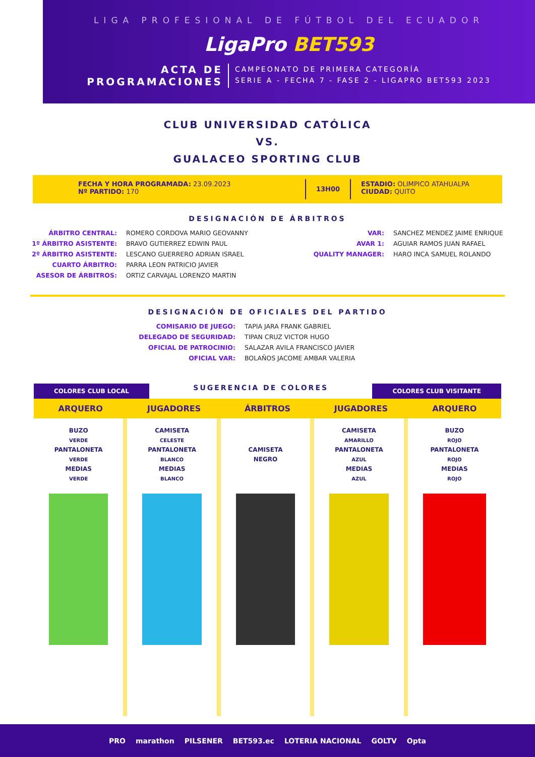LIGA PROFESIONAL DE FÚTBOL DEL ECUADOR
LigaPro BET593
ACTA DE
PROGRAMACIONES
CAMPEONATO DE PRIMERA CATEGORÍA
SERIE A - FECHA 7 - FASE 2 - LIGAPRO BET593 2023
CLUB UNIVERSIDAD CATÓLICA
VS.
GUALACEO SPORTING CLUB
FECHA Y HORA PROGRAMADA: 23.09.2023
Nº PARTIDO: 170
13H00
ESTADIO: OLIMPICO ATAHUALPA
CIUDAD: QUITO
DESIGNACIÓN DE ÁRBITROS
ÁRBITRO CENTRAL:
ROMERO CORDOVA MARIO GEOVANNY
VAR:
SANCHEZ MENDEZ JAIME ENRIQUE
1º ÁRBITRO ASISTENTE:
BRAVO GUTIERREZ EDWIN PAUL
AVAR 1:
AGUIAR RAMOS JUAN RAFAEL
2º ÁRBITRO ASISTENTE:
LESCANO GUERRERO ADRIAN ISRAEL
QUALITY MANAGER:
HARO INCA SAMUEL ROLANDO
CUARTO ÁRBITRO:
PARRA LEON PATRICIO JAVIER
ASESOR DE ÁRBITROS:
ORTIZ CARVAJAL LORENZO MARTIN
DESIGNACIÓN DE OFICIALES DEL PARTIDO
COMISARIO DE JUEGO:
TAPIA JARA FRANK GABRIEL
DELEGADO DE SEGURIDAD:
TIPAN CRUZ VICTOR HUGO
OFICIAL DE PATROCINIO:
SALAZAR AVILA FRANCISCO JAVIER
OFICIAL VAR:
BOLAÑOS JACOME AMBAR VALERIA
COLORES CLUB LOCAL
SUGERENCIA DE COLORES
COLORES CLUB VISITANTE
ARQUERO
JUGADORES
ÁRBITROS
JUGADORES
ARQUERO
BUZO
VERDE
PANTALONETA
VERDE
MEDIAS
VERDE
CAMISETA
CELESTE
PANTALONETA
BLANCO
MEDIAS
BLANCO
CAMISETA
NEGRO
CAMISETA
AMARILLO
PANTALONETA
AZUL
MEDIAS
AZUL
BUZO
ROJO
PANTALONETA
ROJO
MEDIAS
ROJO
PRO marathon PILSENER BET593.ec LOTERIA NACIONAL GOLTV Opta